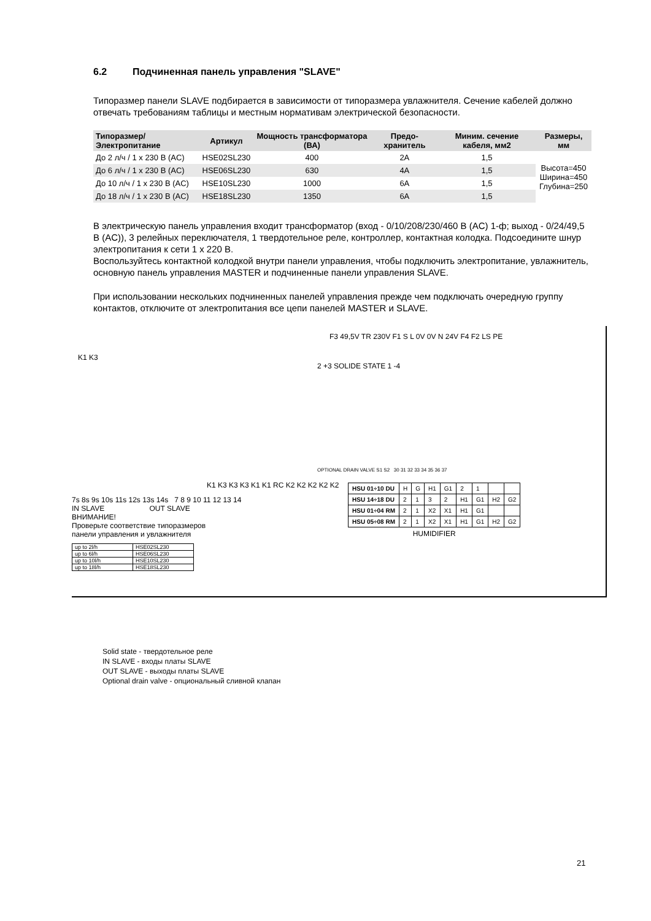6.2 Подчиненная панель управления "SLAVE"
Типоразмер панели SLAVE подбирается в зависимости от типоразмера увлажнителя. Сечение кабелей должно отвечать требованиям таблицы и местным нормативам электрической безопасности.
| Типоразмер/Электропитание | Артикул | Мощность трансформатора (ВА) | Предо-хранитель | Миним. сечение кабеля, мм2 | Размеры, мм |
| --- | --- | --- | --- | --- | --- |
| До 2 л/ч / 1 x 230 В (AC) | HSE02SL230 | 400 | 2A | 1,5 | Высота=450 Ширина=450 Глубина=250 |
| До 6 л/ч / 1 x 230 В (AC) | HSE06SL230 | 630 | 4A | 1,5 | |
| До 10 л/ч / 1 x 230 В (AC) | HSE10SL230 | 1000 | 6A | 1,5 | |
| До 18 л/ч / 1 x 230 В (AC) | HSE18SL230 | 1350 | 6A | 1,5 | |
В электрическую панель управления входит трансформатор (вход - 0/10/208/230/460 В (AC) 1-ф; выход - 0/24/49,5 В (AC)), 3 релейных переключателя, 1 твердотельное реле, контроллер, контактная колодка. Подсоедините шнур электропитания к сети 1 x 220 В.
Воспользуйтесь контактной колодкой внутри панели управления, чтобы подключить электропитание, увлажнитель, основную панель управления MASTER и подчиненные панели управления SLAVE.
При использовании нескольких подчиненных панелей управления прежде чем подключать очередную группу контактов, отключите от электропитания все цепи панелей MASTER и SLAVE.
F3 49,5V TR 230V F1 S L 0V 0V N 24V F4 F2 LS PE
K1 K3
2 +3 SOLIDE STATE 1 -4
K1 K3 K3 K3 K1 K1 RC K2 K2 K2 K2 K2
7s 8s 9s 10s 11s 12s 13s 14s 7 8 9 10 11 12 13 14
IN SLAVE OUT SLAVE
ВНИМАНИЕ!
Проверьте соответствие типоразмеров
панели управления и увлажнителя
| up to 2l/h | HSE02SL230 |
| up to 6l/h | HSE06SL230 |
| up to 10l/h | HSE10SL230 |
| up to 18l/h | HSE18SL230 |
OPTIONAL DRAIN VALVE S1 S2 30 31 32 33 34 35 36 37
| HSU 01÷10 DU | H | G | H1 | G1 | 2 | 1 | | |
| HSU 14÷18 DU | 2 | 1 | 3 | 2 | H1 | G1 | H2 | G2 |
| HSU 01÷04 RM | 2 | 1 | X2 | X1 | H1 | G1 | | |
| HSU 05÷08 RM | 2 | 1 | X2 | X1 | H1 | G1 | H2 | G2 |
| HUMIDIFIER | | | | | | | | |
Solid state - твердотельное реле
IN SLAVE - входы платы SLAVE
OUT SLAVE - выходы платы SLAVE
Optional drain valve - опциональный сливной клапан
21